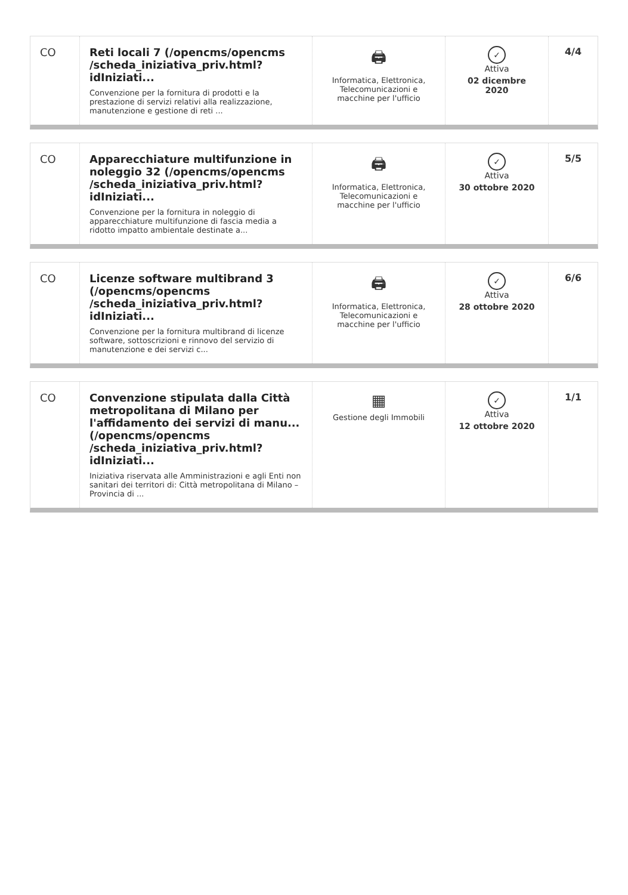CO Reti locali 7 (/opencms/opencms /scheda_iniziativa_priv.html?idIniziati...
Convenzione per la fornitura di prodotti e la prestazione di servizi relativi alla realizzazione, manutenzione e gestione di reti ...
🖨
Informatica, Elettronica, Telecomunicazioni e macchine per l'ufficio
✓
Attiva
02 dicembre 2020
4/4
CO Apparecchiature multifunzione in noleggio 32 (/opencms/opencms /scheda_iniziativa_priv.html?idIniziati...
Convenzione per la fornitura in noleggio di apparecchiature multifunzione di fascia media a ridotto impatto ambientale destinate a...
🖨
Informatica, Elettronica, Telecomunicazioni e macchine per l'ufficio
✓
Attiva
30 ottobre 2020
5/5
CO Licenze software multibrand 3 (/opencms/opencms /scheda_iniziativa_priv.html?idIniziati...
Convenzione per la fornitura multibrand di licenze software, sottoscrizioni e rinnovo del servizio di manutenzione e dei servizi c...
🖨
Informatica, Elettronica, Telecomunicazioni e macchine per l'ufficio
✓
Attiva
28 ottobre 2020
6/6
CO Convenzione stipulata dalla Città metropolitana di Milano per l'affidamento dei servizi di manu... (/opencms/opencms /scheda_iniziativa_priv.html?idIniziati...
Iniziativa riservata alle Amministrazioni e agli Enti non sanitari dei territori di: Città metropolitana di Milano – Provincia di ...
▦
Gestione degli Immobili
✓
Attiva
12 ottobre 2020
1/1